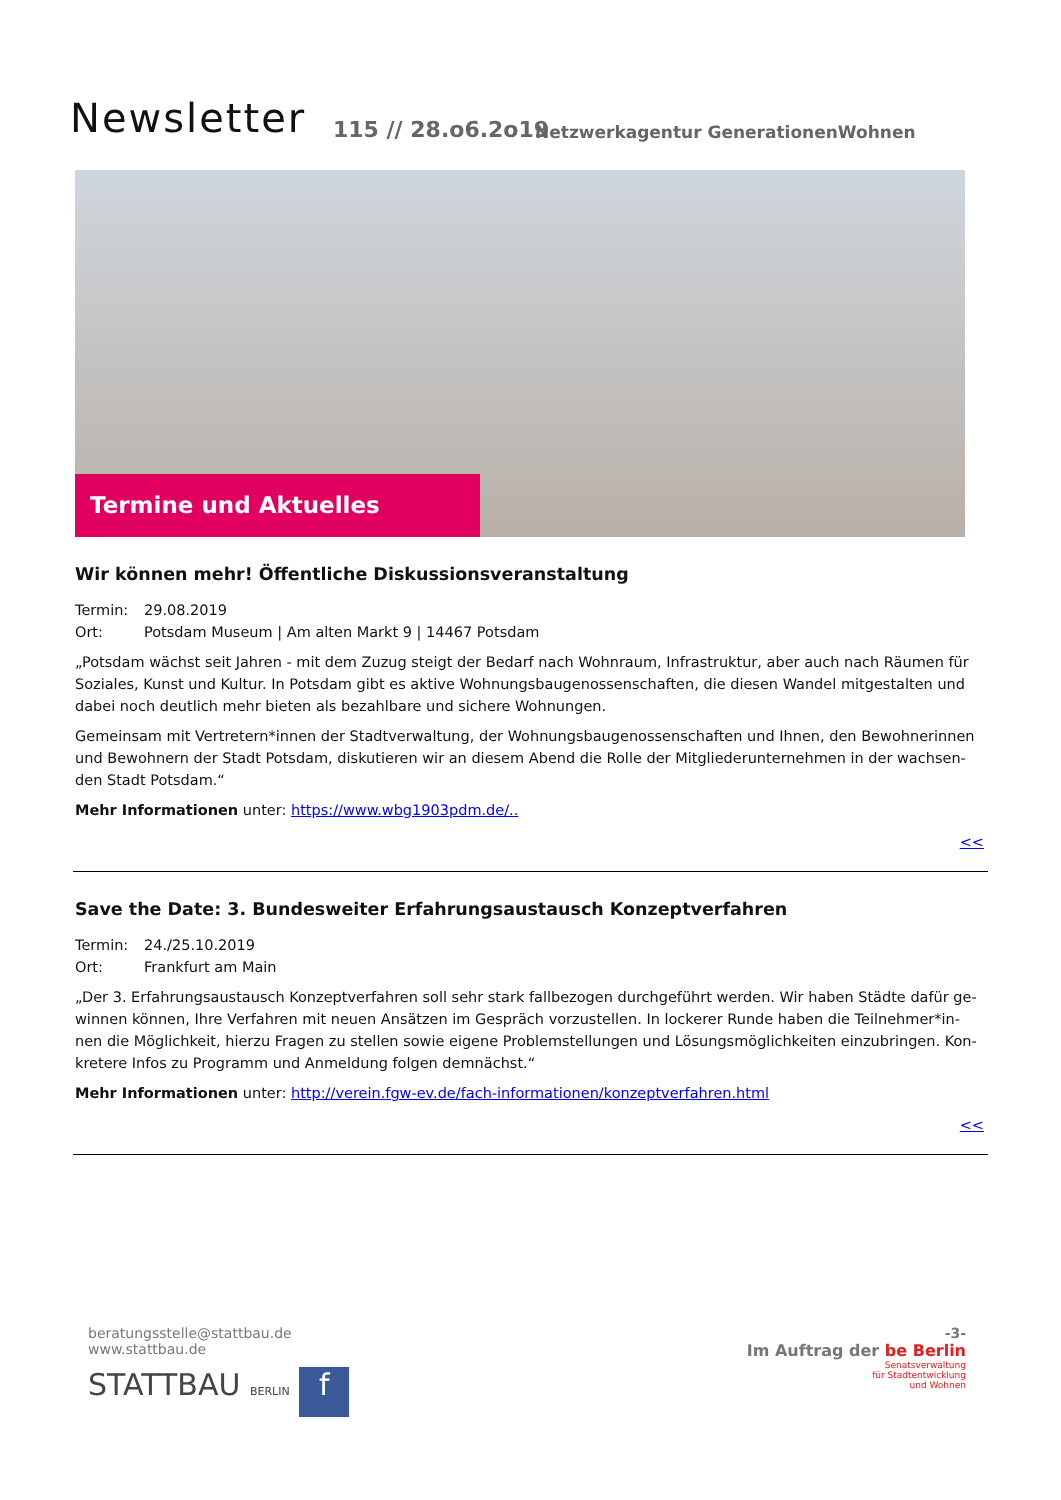Newsletter 115 // 28.o6.2o19
Netzwerkagentur GenerationenWohnen
Termine und Aktuelles
Wir können mehr! Öffentliche Diskussionsveranstaltung
Termin: 29.08.2019
Ort: Potsdam Museum | Am alten Markt 9 | 14467 Potsdam
„Potsdam wächst seit Jahren - mit dem Zuzug steigt der Bedarf nach Wohnraum, Infrastruktur, aber auch nach Räumen für Soziales, Kunst und Kultur. In Potsdam gibt es aktive Wohnungsbaugenossenschaften, die diesen Wandel mitgestalten und dabei noch deutlich mehr bieten als bezahlbare und sichere Wohnungen.
Gemeinsam mit Vertretern*innen der Stadtverwaltung, der Wohnungsbaugenossenschaften und Ihnen, den Bewohnerinnen und Bewohnern der Stadt Potsdam, diskutieren wir an diesem Abend die Rolle der Mitgliederunternehmen in der wachsen-den Stadt Potsdam.“
Mehr Informationen unter: https://www.wbg1903pdm.de/..
<<
Save the Date: 3. Bundesweiter Erfahrungsaustausch Konzeptverfahren
Termin: 24./25.10.2019
Ort: Frankfurt am Main
„Der 3. Erfahrungsaustausch Konzeptverfahren soll sehr stark fallbezogen durchgeführt werden. Wir haben Städte dafür ge-winnen können, Ihre Verfahren mit neuen Ansätzen im Gespräch vorzustellen. In lockerer Runde haben die Teilnehmer*in-nen die Möglichkeit, hierzu Fragen zu stellen sowie eigene Problemstellungen und Lösungsmöglichkeiten einzubringen. Kon-kretere Infos zu Programm und Anmeldung folgen demnächst.“
Mehr Informationen unter: http://verein.fgw-ev.de/fach-informationen/konzeptverfahren.html
<<
-3-
Im Auftrag der be Berlin
Senatsverwaltung
für Stadtentwicklung
und Wohnen
beratungsstelle@stattbau.de
www.stattbau.de
STATTBAU BERLIN f